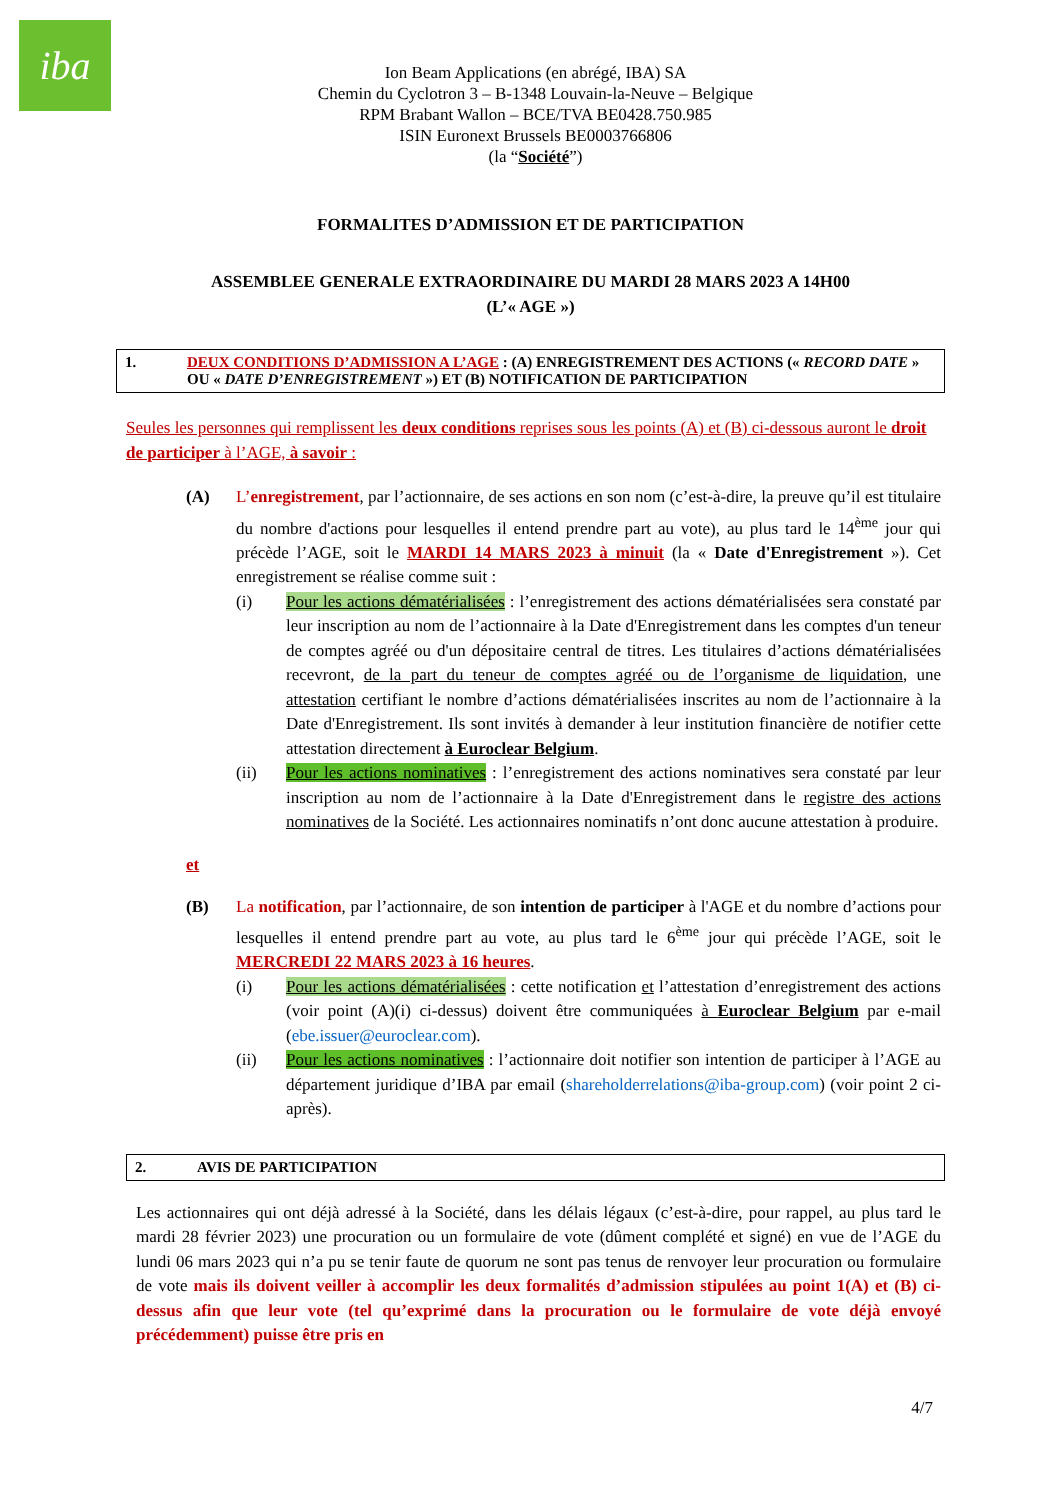iba
Ion Beam Applications (en abrégé, IBA) SA
Chemin du Cyclotron 3 – B-1348 Louvain-la-Neuve – Belgique
RPM Brabant Wallon – BCE/TVA BE0428.750.985
ISIN Euronext Brussels BE0003766806
(la “Société”)
FORMALITES D’ADMISSION ET DE PARTICIPATION
ASSEMBLEE GENERALE EXTRAORDINAIRE DU MARDI 28 MARS 2023 A 14H00
(L’« AGE »)
1. DEUX CONDITIONS D’ADMISSION A L’AGE : (A) ENREGISTREMENT DES ACTIONS (« RECORD DATE » OU « DATE D’ENREGISTREMENT ») ET (B) NOTIFICATION DE PARTICIPATION
Seules les personnes qui remplissent les deux conditions reprises sous les points (A) et (B) ci-dessous auront le droit de participer à l’AGE, à savoir :
(A) L’enregistrement, par l’actionnaire, de ses actions en son nom (c’est-à-dire, la preuve qu’il est titulaire du nombre d'actions pour lesquelles il entend prendre part au vote), au plus tard le 14<sup>ème</sup> jour qui précède l’AGE, soit le MARDI 14 MARS 2023 à minuit (la « Date d'Enregistrement »). Cet enregistrement se réalise comme suit :
(i) Pour les actions dématérialisées : l’enregistrement des actions dématérialisées sera constaté par leur inscription au nom de l’actionnaire à la Date d'Enregistrement dans les comptes d'un teneur de comptes agréé ou d'un dépositaire central de titres. Les titulaires d’actions dématérialisées recevront, de la part du teneur de comptes agréé ou de l’organisme de liquidation, une attestation certifiant le nombre d’actions dématérialisées inscrites au nom de l’actionnaire à la Date d'Enregistrement. Ils sont invités à demander à leur institution financière de notifier cette attestation directement à Euroclear Belgium.
(ii) Pour les actions nominatives : l’enregistrement des actions nominatives sera constaté par leur inscription au nom de l’actionnaire à la Date d'Enregistrement dans le registre des actions nominatives de la Société. Les actionnaires nominatifs n’ont donc aucune attestation à produire.
et
(B) La notification, par l’actionnaire, de son intention de participer à l'AGE et du nombre d’actions pour lesquelles il entend prendre part au vote, au plus tard le 6<sup>ème</sup> jour qui précède l’AGE, soit le MERCREDI 22 MARS 2023 à 16 heures.
(i) Pour les actions dématérialisées : cette notification et l’attestation d’enregistrement des actions (voir point (A)(i) ci-dessus) doivent être communiquées à Euroclear Belgium par e-mail (ebe.issuer@euroclear.com).
(ii) Pour les actions nominatives : l’actionnaire doit notifier son intention de participer à l’AGE au département juridique d’IBA par email (shareholderrelations@iba-group.com) (voir point 2 ci-après).
2. AVIS DE PARTICIPATION
Les actionnaires qui ont déjà adressé à la Société, dans les délais légaux (c’est-à-dire, pour rappel, au plus tard le mardi 28 février 2023) une procuration ou un formulaire de vote (dûment complété et signé) en vue de l’AGE du lundi 06 mars 2023 qui n’a pu se tenir faute de quorum ne sont pas tenus de renvoyer leur procuration ou formulaire de vote mais ils doivent veiller à accomplir les deux formalités d’admission stipulées au point 1(A) et (B) ci-dessus afin que leur vote (tel qu’exprimé dans la procuration ou le formulaire de vote déjà envoyé précédemment) puisse être pris en
4/7